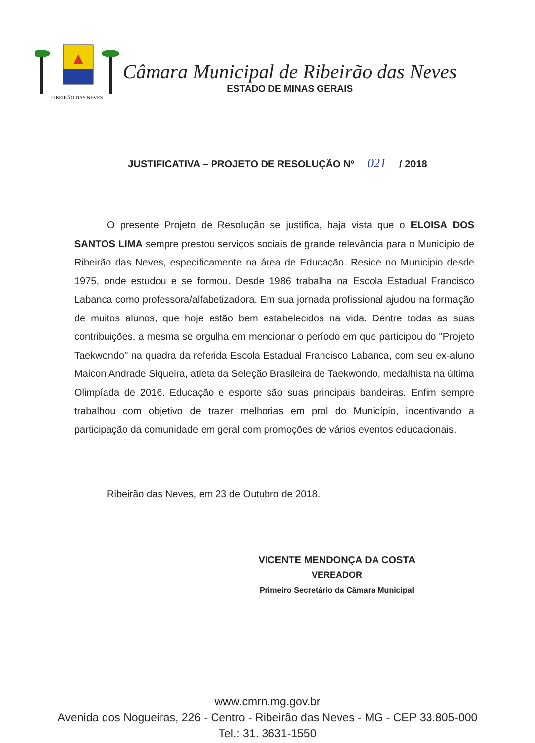RIBEIRÃO DAS NEVES
Câmara Municipal de Ribeirão das Neves
ESTADO DE MINAS GERAIS
JUSTIFICATIVA – PROJETO DE RESOLUÇÃO Nº 021 / 2018
O presente Projeto de Resolução se justifica, haja vista que o ELOISA DOS SANTOS LIMA sempre prestou serviços sociais de grande relevância para o Município de Ribeirão das Neves, especificamente na área de Educação. Reside no Município desde 1975, onde estudou e se formou. Desde 1986 trabalha na Escola Estadual Francisco Labanca como professora/alfabetizadora. Em sua jornada profissional ajudou na formação de muitos alunos, que hoje estão bem estabelecidos na vida. Dentre todas as suas contribuições, a mesma se orgulha em mencionar o período em que participou do "Projeto Taekwondo" na quadra da referida Escola Estadual Francisco Labanca, com seu ex-aluno Maicon Andrade Siqueira, atleta da Seleção Brasileira de Taekwondo, medalhista na última Olimpíada de 2016. Educação e esporte são suas principais bandeiras. Enfim sempre trabalhou com objetivo de trazer melhorias em prol do Município, incentivando a participação da comunidade em geral com promoções de vários eventos educacionais.
Ribeirão das Neves, em 23 de Outubro de 2018.
VICENTE MENDONÇA DA COSTA
VEREADOR
Primeiro Secretário da Câmara Municipal
www.cmrn.mg.gov.br
Avenida dos Nogueiras, 226 - Centro - Ribeirão das Neves - MG - CEP 33.805-000
Tel.: 31. 3631-1550